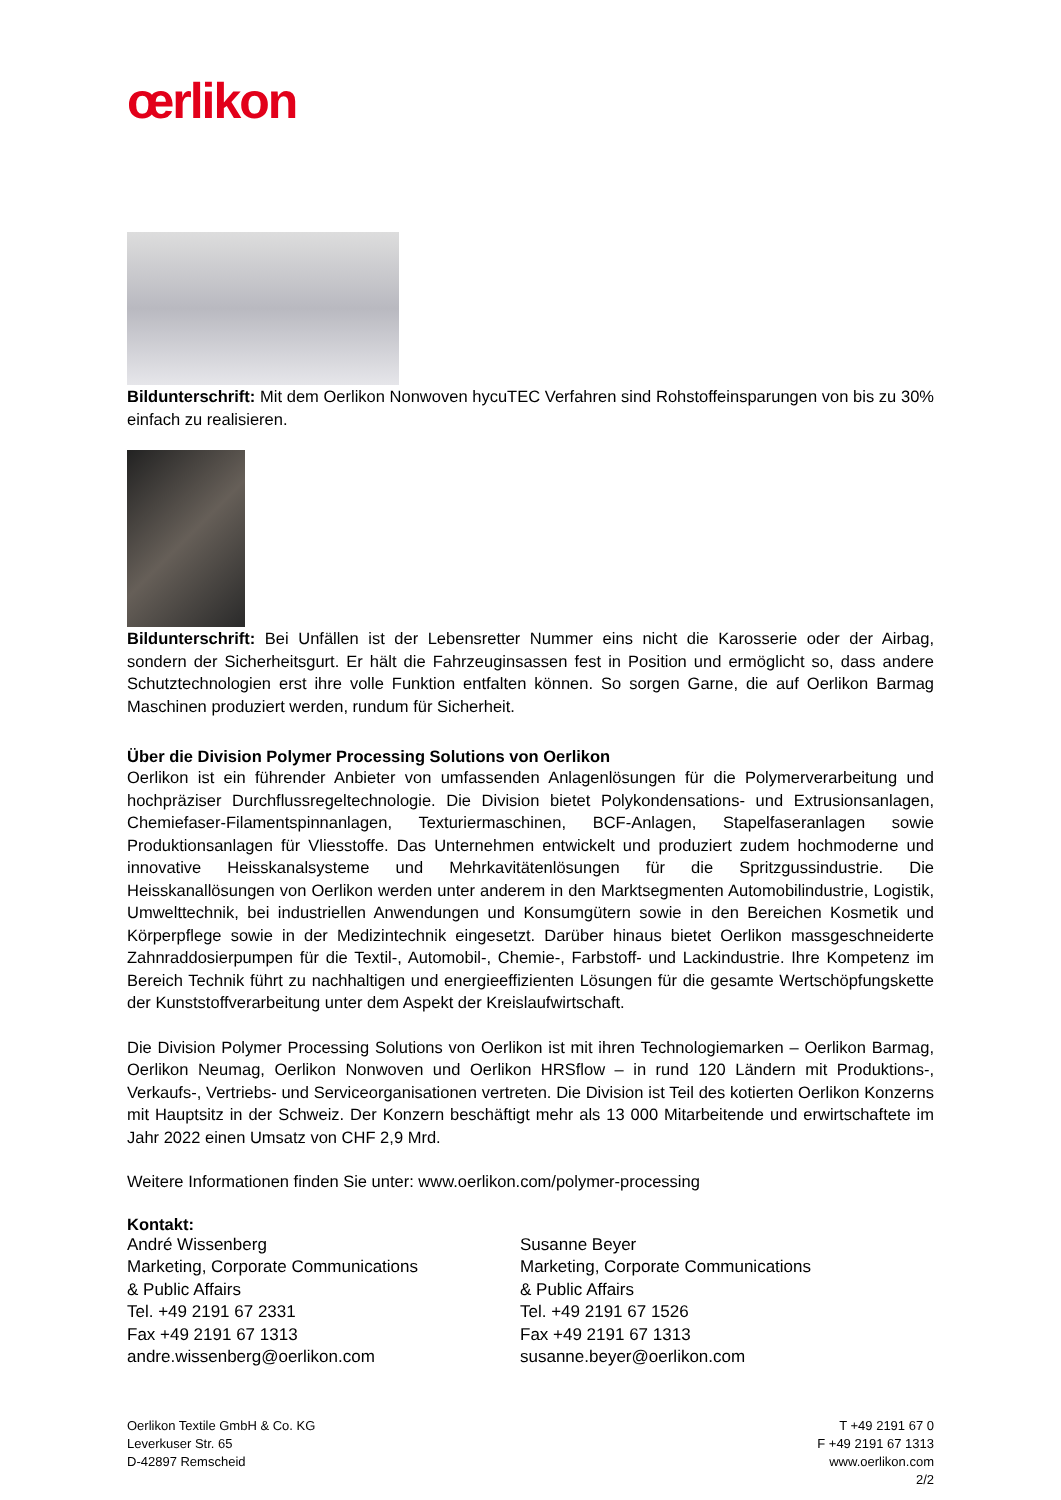œrlikon
Bildunterschrift: Mit dem Oerlikon Nonwoven hycuTEC Verfahren sind Rohstoffeinsparungen von bis zu 30% einfach zu realisieren.
Bildunterschrift: Bei Unfällen ist der Lebensretter Nummer eins nicht die Karosserie oder der Airbag, sondern der Sicherheitsgurt. Er hält die Fahrzeuginsassen fest in Position und ermöglicht so, dass andere Schutztechnologien erst ihre volle Funktion entfalten können. So sorgen Garne, die auf Oerlikon Barmag Maschinen produziert werden, rundum für Sicherheit.
Über die Division Polymer Processing Solutions von Oerlikon
Oerlikon ist ein führender Anbieter von umfassenden Anlagenlösungen für die Polymerverarbeitung und hochpräziser Durchflussregeltechnologie. Die Division bietet Polykondensations- und Extrusionsanlagen, Chemiefaser-Filamentspinnanlagen, Texturiermaschinen, BCF-Anlagen, Stapelfaseranlagen sowie Produktionsanlagen für Vliesstoffe. Das Unternehmen entwickelt und produziert zudem hochmoderne und innovative Heisskanalsysteme und Mehrkavitätenlösungen für die Spritzgussindustrie. Die Heisskanallösungen von Oerlikon werden unter anderem in den Marktsegmenten Automobilindustrie, Logistik, Umwelttechnik, bei industriellen Anwendungen und Konsumgütern sowie in den Bereichen Kosmetik und Körperpflege sowie in der Medizintechnik eingesetzt. Darüber hinaus bietet Oerlikon massgeschneiderte Zahnraddosierpumpen für die Textil-, Automobil-, Chemie-, Farbstoff- und Lackindustrie. Ihre Kompetenz im Bereich Technik führt zu nachhaltigen und energieeffizienten Lösungen für die gesamte Wertschöpfungskette der Kunststoffverarbeitung unter dem Aspekt der Kreislaufwirtschaft.
Die Division Polymer Processing Solutions von Oerlikon ist mit ihren Technologiemarken – Oerlikon Barmag, Oerlikon Neumag, Oerlikon Nonwoven und Oerlikon HRSflow – in rund 120 Ländern mit Produktions-, Verkaufs-, Vertriebs- und Serviceorganisationen vertreten. Die Division ist Teil des kotierten Oerlikon Konzerns mit Hauptsitz in der Schweiz. Der Konzern beschäftigt mehr als 13 000 Mitarbeitende und erwirtschaftete im Jahr 2022 einen Umsatz von CHF 2,9 Mrd.
Weitere Informationen finden Sie unter: www.oerlikon.com/polymer-processing
Kontakt:
André Wissenberg
Marketing, Corporate Communications
& Public Affairs
Tel. +49 2191 67 2331
Fax +49 2191 67 1313
andre.wissenberg@oerlikon.com
Susanne Beyer
Marketing, Corporate Communications
& Public Affairs
Tel. +49 2191 67 1526
Fax +49 2191 67 1313
susanne.beyer@oerlikon.com
Oerlikon Textile GmbH & Co. KG
Leverkuser Str. 65
D-42897 Remscheid
T +49 2191 67 0
F +49 2191 67 1313
www.oerlikon.com
2/2